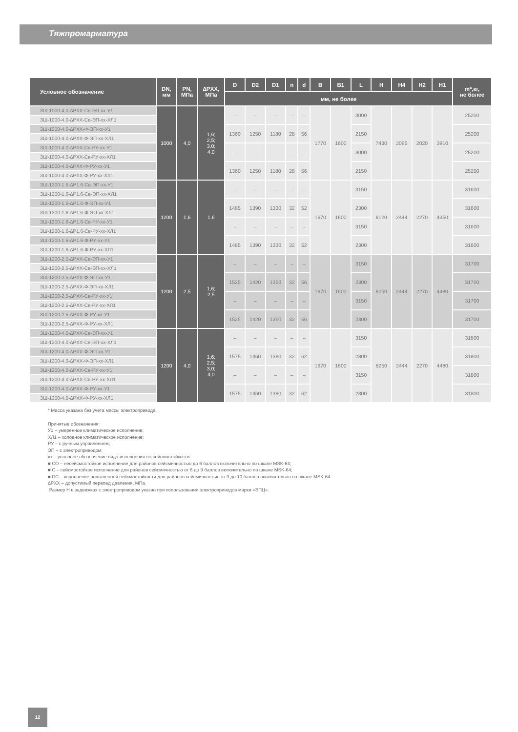Тяжпромарматура
| Условное обозначение | DN, мм | PN, МПа | ∆PXX, МПа | D | D2 | D1 | n | d | B | B1 | L | H | H4 | H2 | H1 | m*,кг, не более |
| --- | --- | --- | --- | --- | --- | --- | --- | --- | --- | --- | --- | --- | --- | --- | --- | --- |
| | | | | мм, не более | | | | | | | | | | | | |
| ЗШ-1000-4.0-∆PXX-Св-ЭП-xx-У1 | 1000 | 4,0 | 1,6; 2,5; 3,0; 4,0 | – | – | – | – | – | 1770 | 1600 | 3000 | 7430 | 2095 | 2020 | 3910 | 25200 |
| ЗШ-1000-4.0-∆PXX-Св-ЭП-xx-ХЛ1 | | | | | | | | | | | | | | | | |
| ЗШ-1000-4.0-∆PXX-Ф-ЭП-xx-У1 | | | | 1360 | 1250 | 1180 | 28 | 56 | | | 2150 | | | | | 25200 |
| ЗШ-1000-4.0-∆PXX-Ф-ЭП-xx-ХЛ1 | | | | | | | | | | | | | | | | |
| ЗШ-1000-4.0-∆PXX-Св-РУ-xx-У1 | | | | – | – | – | – | – | | | 3000 | | | | | 25200 |
| ЗШ-1000-4.0-∆PXX-Св-РУ-xx-ХЛ1 | | | | | | | | | | | | | | | | |
| ЗШ-1000-4.0-∆PXX-Ф-РУ-xx-У1 | | | | 1360 | 1250 | 1180 | 28 | 56 | | | 2150 | | | | | 25200 |
| ЗШ-1000-4.0-∆PXX-Ф-РУ-xx-ХЛ1 | | | | | | | | | | | | | | | | |
| ЗШ-1200-1.6-∆P1.6-Св-ЭП-xx-У1 | 1200 | 1,6 | 1,6 | – | – | – | – | – | 1970 | 1600 | 3150 | 8120 | 2444 | 2270 | 4350 | 31600 |
| ЗШ-1200-1.6-∆P1.6-Св-ЭП-xx-ХЛ1 | | | | | | | | | | | | | | | | |
| ЗШ-1200-1.6-∆P1.6-Ф-ЭП-xx-У1 | | | | 1485 | 1390 | 1330 | 32 | 52 | | | 2300 | | | | | 31600 |
| ЗШ-1200-1.6-∆P1.6-Ф-ЭП-xx-ХЛ1 | | | | | | | | | | | | | | | | |
| ЗШ-1200-1.6-∆P1.6-Св-РУ-xx-У1 | | | | – | – | – | – | – | | | 3150 | | | | | 31600 |
| ЗШ-1200-1.6-∆P1.6-Св-РУ-xx-ХЛ1 | | | | | | | | | | | | | | | | |
| ЗШ-1200-1.6-∆P1.6-Ф-РУ-xx-У1 | | | | 1485 | 1390 | 1330 | 32 | 52 | | | 2300 | | | | | 31600 |
| ЗШ-1200-1.6-∆P1.6-Ф-РУ-xx-ХЛ1 | | | | | | | | | | | | | | | | |
| ЗШ-1200-2.5-∆PXX-Св-ЭП-xx-У1 | 1200 | 2,5 | 1,6; 2,5 | – | – | – | – | – | 1970 | 1600 | 3150 | 8250 | 2444 | 2270 | 4480 | 31700 |
| ЗШ-1200-2.5-∆PXX-Св-ЭП-xx-ХЛ1 | | | | | | | | | | | | | | | | |
| ЗШ-1200-2.5-∆PXX-Ф-ЭП-xx-У1 | | | | 1525 | 1420 | 1350 | 32 | 56 | | | 2300 | | | | | 31700 |
| ЗШ-1200-2.5-∆PXX-Ф-ЭП-xx-ХЛ1 | | | | | | | | | | | | | | | | |
| ЗШ-1200-2.5-∆PXX-Св-РУ-xx-У1 | | | | – | – | – | – | – | | | 3150 | | | | | 31700 |
| ЗШ-1200-2.5-∆PXX-Св-РУ-xx-ХЛ1 | | | | | | | | | | | | | | | | |
| ЗШ-1200-2.5-∆PXX-Ф-РУ-xx-У1 | | | | 1525 | 1420 | 1350 | 32 | 56 | | | 2300 | | | | | 31700 |
| ЗШ-1200-2.5-∆PXX-Ф-РУ-xx-ХЛ1 | | | | | | | | | | | | | | | | |
| ЗШ-1200-4.0-∆PXX-Св-ЭП-xx-У1 | 1200 | 4,0 | 1,6; 2,5; 3,0; 4,0 | – | – | – | – | – | 1970 | 1600 | 3150 | 8250 | 2444 | 2270 | 4480 | 31800 |
| ЗШ-1200-4.0-∆PXX-Св-ЭП-xx-ХЛ1 | | | | | | | | | | | | | | | | |
| ЗШ-1200-4.0-∆PXX-Ф-ЭП-xx-У1 | | | | 1575 | 1460 | 1380 | 32 | 62 | | | 2300 | | | | | 31800 |
| ЗШ-1200-4.0-∆PXX-Ф-ЭП-xx-ХЛ1 | | | | | | | | | | | | | | | | |
| ЗШ-1200-4.0-∆PXX-Св-РУ-xx-У1 | | | | – | – | – | – | – | | | 3150 | | | | | 31800 |
| ЗШ-1200-4.0-∆PXX-Св-РУ-xx-ХЛ1 | | | | | | | | | | | | | | | | |
| ЗШ-1200-4.0-∆PXX-Ф-РУ-xx-У1 | | | | 1575 | 1460 | 1380 | 32 | 62 | | | 2300 | | | | | 31800 |
| ЗШ-1200-4.0-∆PXX-Ф-РУ-xx-ХЛ1 | | | | | | | | | | | | | | | | |
* Масса указана без учета массы электропривода.
Принятые обозначения:
У1 – умеренное климатическое исполнение;
ХЛ1 – холодное климатическое исполнение;
РУ – с ручным управлением;
ЭП – с электроприводом;
xx – условное обозначение вида исполнения по сейсмостойкости:
■ СО – несейсмостойкое исполнение для районов сейсмичностью до 6 баллов включительно по шкале MSK-64;
■ С – сейсмостойкое исполнение для районов сейсмичностью от 6 до 9 баллов включительно по шкале MSK-64;
■ ПС – исполнение повышенной сейсмостойкости для районов сейсмичностью от 9 до 10 баллов включительно по шкале MSK-64.
∆PXX – допустимый перепад давления, МПа.
Размер H в задвижках с электроприводом указан при использовании электроприводов марки «ЭПЦ».
12